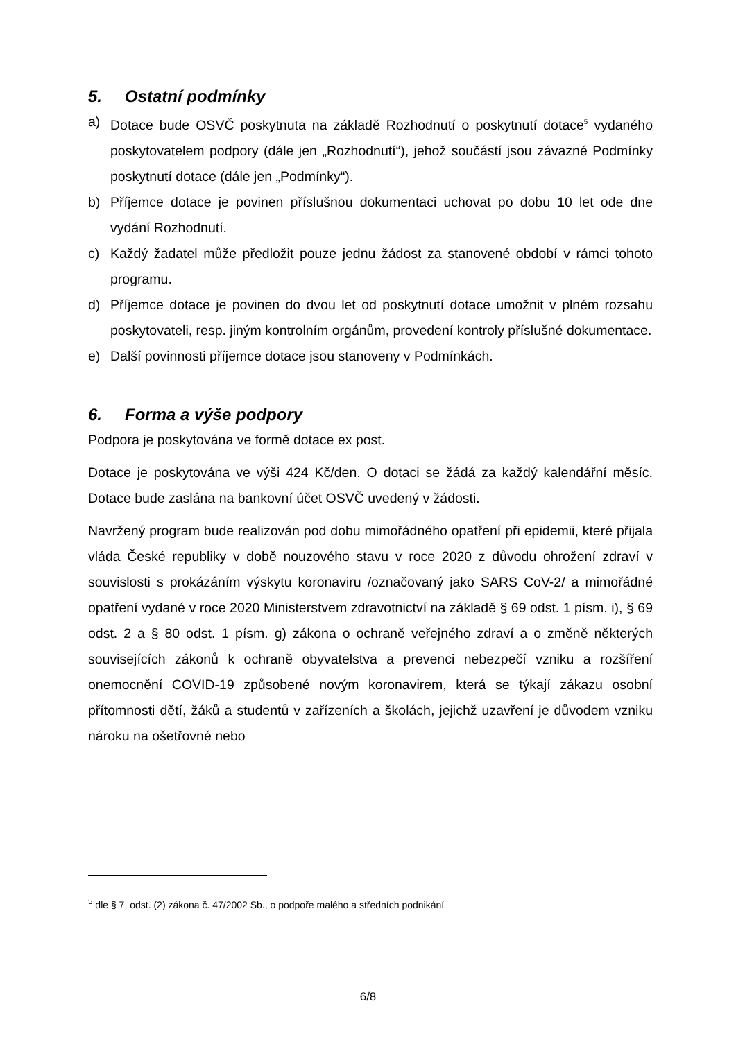5. Ostatní podmínky
a) Dotace bude OSVČ poskytnuta na základě Rozhodnutí o poskytnutí dotace<sup>5</sup> vydaného poskytovatelem podpory (dále jen „Rozhodnutí“), jehož součástí jsou závazné Podmínky poskytnutí dotace (dále jen „Podmínky“).
b) Příjemce dotace je povinen příslušnou dokumentaci uchovat po dobu 10 let ode dne vydání Rozhodnutí.
c) Každý žadatel může předložit pouze jednu žádost za stanovené období v rámci tohoto programu.
d) Příjemce dotace je povinen do dvou let od poskytnutí dotace umožnit v plném rozsahu poskytovateli, resp. jiným kontrolním orgánům, provedení kontroly příslušné dokumentace.
e) Další povinnosti příjemce dotace jsou stanoveny v Podmínkách.
6. Forma a výše podpory
Podpora je poskytována ve formě dotace ex post.
Dotace je poskytována ve výši 424 Kč/den. O dotaci se žádá za každý kalendářní měsíc. Dotace bude zaslána na bankovní účet OSVČ uvedený v žádosti.
Navržený program bude realizován pod dobu mimořádného opatření při epidemii, které přijala vláda České republiky v době nouzového stavu v roce 2020 z důvodu ohrožení zdraví v souvislosti s prokázáním výskytu koronaviru /označovaný jako SARS CoV-2/ a mimořádné opatření vydané v roce 2020 Ministerstvem zdravotnictví na základě § 69 odst. 1 písm. i), § 69 odst. 2 a § 80 odst. 1 písm. g) zákona o ochraně veřejného zdraví a o změně některých souvisejících zákonů k ochraně obyvatelstva a prevenci nebezpečí vzniku a rozšíření onemocnění COVID-19 způsobené novým koronavirem, která se týkají zákazu osobní přítomnosti dětí, žáků a studentů v zařízeních a školách, jejichž uzavření je důvodem vzniku nároku na ošetřovné nebo
<sup>5</sup> dle § 7, odst. (2) zákona č. 47/2002 Sb., o podpoře malého a středních podnikání
6/8